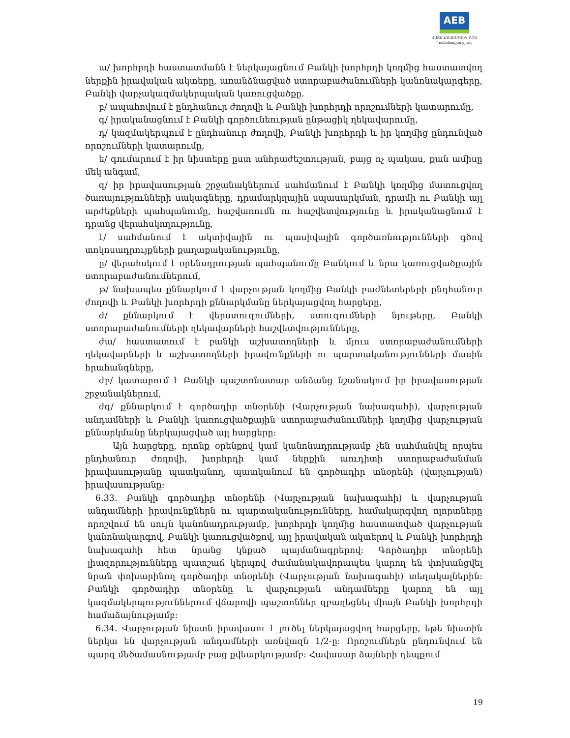AEB
ՀԱՅԷԿՈՆՈՄԲԱՆԿ ԲԲԸ
Կանոնադրություն
ա/ խորհրդի հաստատմանն է ներկայացնում Բանկի խորհրդի կողմից հաստատվող ներքին իրավական ակտերը, առանձնացված ստորաբաժանումների կանոնակարգերը, Բանկի վարչակազմակերպական կառուցվածքը.
բ/ ապահովում է ընդհանուր ժողովի և Բանկի խորհրդի որոշումների կատարումը,
գ/ իրականացնում է Բանկի գործունեության ընթացիկ ղեկավարումը,
դ/ կազմակերպում է ընդհանուր ժողովի, Բանկի խորհրդի և իր կողմից ընդունված որոշումների կատարումը,
ե/ գումարում է իր նիստերը ըստ անհրաժեշտության, բայց ոչ պակաս, քան ամիսը մեկ անգամ,
զ/ իր իրավասության շրջանակներում սահմանում է Բանկի կողմից մատուցվող ծառայությունների սակագները, դրամարկղային սպասարկման, դրամի ու Բանկի այլ արժեքների պահպանումը, հաշվառումն ու հաշվետվությունը և իրականացնում է դրանց վերահսկողությունը,
է/ սահմանում է ակտիվային ու պասիվային գործառնությունների գծով տոկոսադրույքների քաղաքականությունը,
ը/ վերահսկում է օրենսդրության պահպանումը Բանկում և նրա կառուցվածքային ստորաբաժանումներում,
թ/ նախապես քննարկում է վարչության կողմից Բանկի բաժնետերերի ընդհանուր ժողովի և Բանկի խորհրդի քննարկմանը ներկայացվող հարցերը,
ժ/ քննարկում է վերստուգումների, ստուգումների նյութերը, Բանկի ստորաբաժանումների ղեկավարների հաշվետվությունները,
ժա/ հաստատում է բանկի աշխատողների և մյուս ստորաբաժանումների ղեկավարների և աշխատողների իրավունքների ու պարտականությունների մասին հրահանգները,
ժբ/ կատարում է Բանկի պաշտոնատար անձանց նշանակում իր իրավասության շրջանակներում,
ժգ/ քննարկում է գործադիր տնօրենի (Վարչության նախագահի), վարչության անդամների և Բանկի կառուցվածքային ստորաբաժանումների կողմից վարչության քննարկմանը ներկայացված այլ հարցերը:
Այն հարցերը, որոնք օրենքով կամ կանոնադրությամբ չեն սահմանվել որպես ընդհանուր ժողովի, խորհրդի կամ ներքին աուդիտի ստորաբաժանման իրավասությանը պատկանող, պատկանում են գործադիր տնօրենի (վարչության) իրավասությանը:
6.33. Բանկի գործադիր տնօրենի (Վարչության նախագահի) և վարչության անդամների իրավունքներն ու պարտականությունները, համակարգվող ոլորտները որոշվում են սույն կանոնադրությամբ, խորհրդի կողմից հաստատված վարչության կանոնակարգով, Բանկի կառուցվածքով, այլ իրավական ակտերով և Բանկի խորհրդի նախագահի հետ նրանց կնքած պայմանագրերով: Գործադիր տնօրենի լիազորությունները պատշաճ կերպով ժամանակավորապես կարող են փոխանցվել նրան փոխարինող գործադիր տնօրենի (Վարչության նախագահի) տեղակալներին: Բանկի գործադիր տնօրենը և վարչության անդամները կարող են այլ կազմակերպություններում վճարովի պաշտոններ զբաղեցնել միայն Բանկի խորհրդի համաձայնությամբ:
6.34. Վարչության նիստն իրավասու է լուծել ներկայացվող հարցերը, եթե նիստին ներկա են վարչության անդամների առնվազն 1/2-ը: Որոշումներն ընդունվում են պարզ մեծամասնությամբ բաց քվեարկությամբ: Հավասար ձայների դեպքում
19